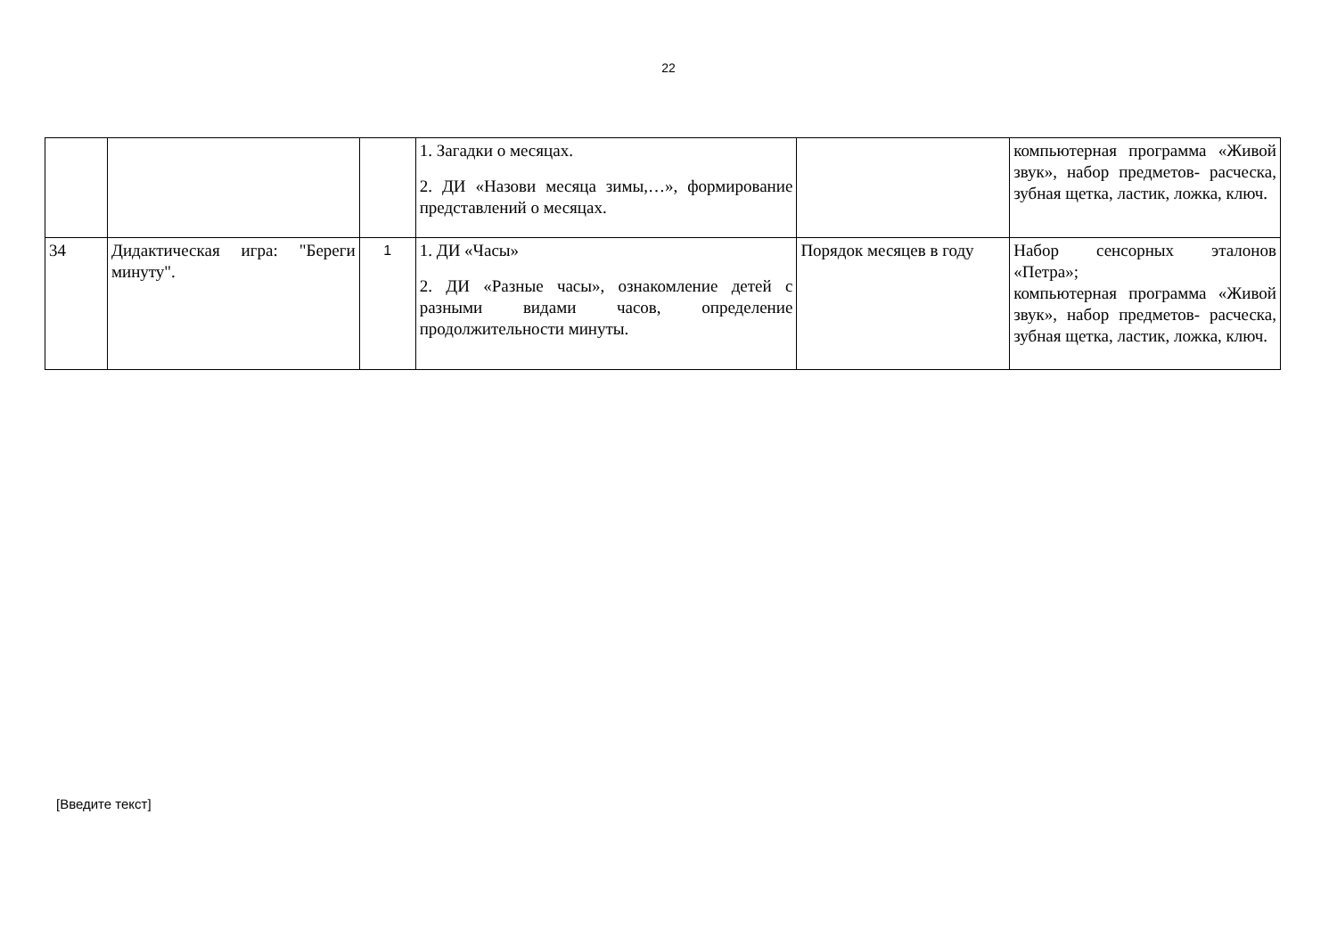22
| | | | 1. Загадки о месяцах. 2. ДИ «Назови месяца зимы,…», формирование представлений о месяцах. | | компьютерная программа «Живой звук», набор предметов- расческа, зубная щетка, ластик, ложка, ключ. |
| 34 | Дидактическая игра: "Береги минуту". | 1 | 1. ДИ «Часы» 2. ДИ «Разные часы», ознакомление детей с разными видами часов, определение продолжительности минуты. | Порядок месяцев в году | Набор сенсорных эталонов «Петра»; компьютерная программа «Живой звук», набор предметов- расческа, зубная щетка, ластик, ложка, ключ. |
[Введите текст]